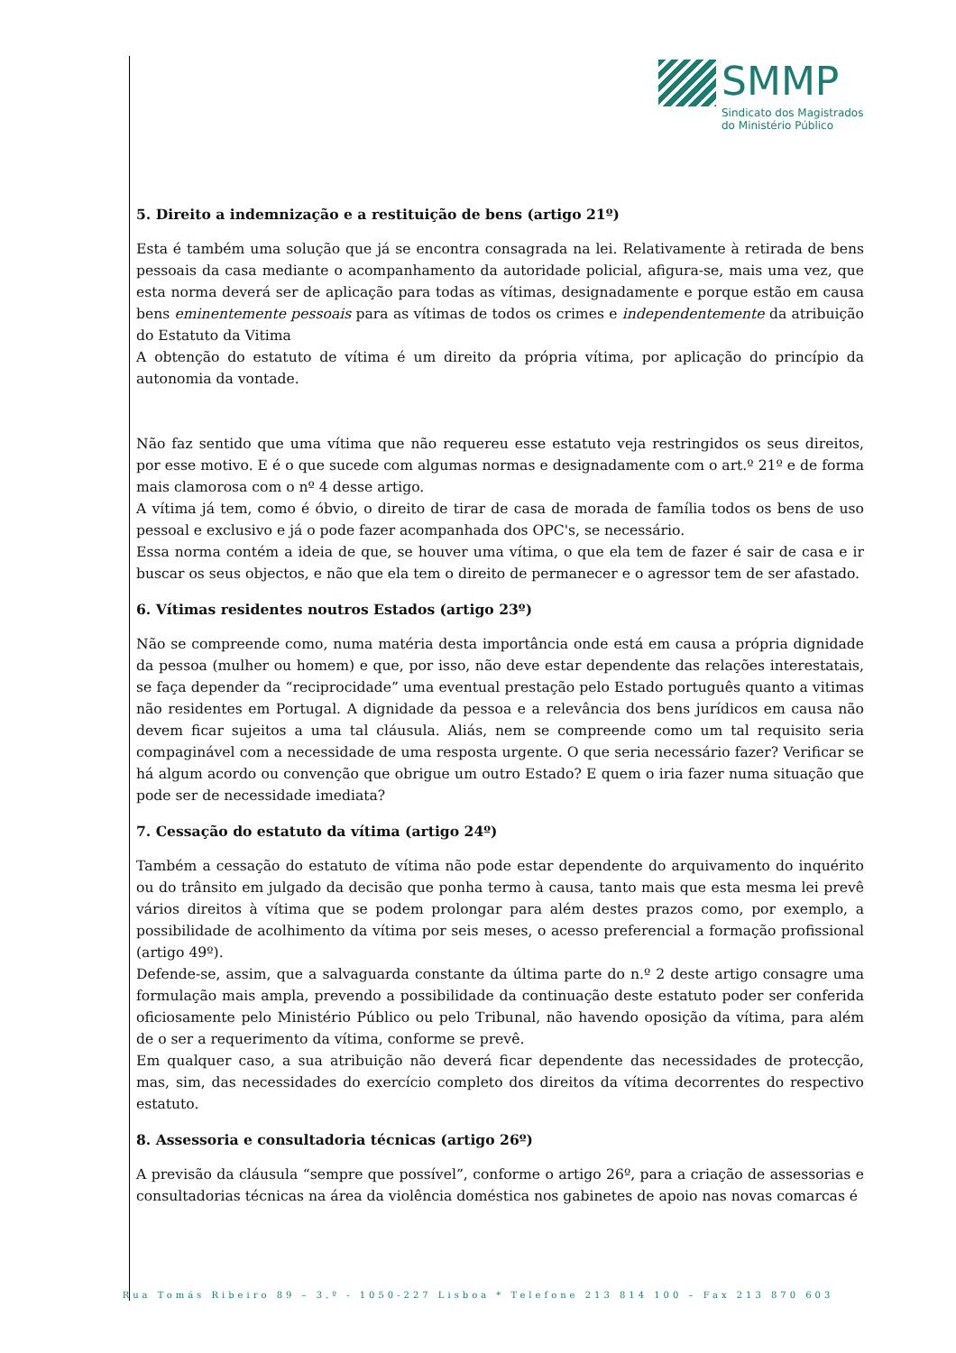SMMP
Sindicato dos Magistrados
do Ministério Público
5. Direito a indemnização e a restituição de bens (artigo 21º)
Esta é também uma solução que já se encontra consagrada na lei. Relativamente à retirada de bens pessoais da casa mediante o acompanhamento da autoridade policial, afigura-se, mais uma vez, que esta norma deverá ser de aplicação para todas as vítimas, designadamente e porque estão em causa bens eminentemente pessoais para as vítimas de todos os crimes e independentemente da atribuição do Estatuto da Vitima
A obtenção do estatuto de vítima é um direito da própria vítima, por aplicação do princípio da autonomia da vontade.
Não faz sentido que uma vítima que não requereu esse estatuto veja restringidos os seus direitos, por esse motivo. E é o que sucede com algumas normas e designadamente com o art.º 21º e de forma mais clamorosa com o nº 4 desse artigo.
A vítima já tem, como é óbvio, o direito de tirar de casa de morada de família todos os bens de uso pessoal e exclusivo e já o pode fazer acompanhada dos OPC's, se necessário.
Essa norma contém a ideia de que, se houver uma vítima, o que ela tem de fazer é sair de casa e ir buscar os seus objectos, e não que ela tem o direito de permanecer e o agressor tem de ser afastado.
6. Vítimas residentes noutros Estados (artigo 23º)
Não se compreende como, numa matéria desta importância onde está em causa a própria dignidade da pessoa (mulher ou homem) e que, por isso, não deve estar dependente das relações interestatais, se faça depender da “reciprocidade” uma eventual prestação pelo Estado português quanto a vitimas não residentes em Portugal. A dignidade da pessoa e a relevância dos bens jurídicos em causa não devem ficar sujeitos a uma tal cláusula. Aliás, nem se compreende como um tal requisito seria compaginável com a necessidade de uma resposta urgente. O que seria necessário fazer? Verificar se há algum acordo ou convenção que obrigue um outro Estado? E quem o iria fazer numa situação que pode ser de necessidade imediata?
7. Cessação do estatuto da vítima (artigo 24º)
Também a cessação do estatuto de vítima não pode estar dependente do arquivamento do inquérito ou do trânsito em julgado da decisão que ponha termo à causa, tanto mais que esta mesma lei prevê vários direitos à vítima que se podem prolongar para além destes prazos como, por exemplo, a possibilidade de acolhimento da vítima por seis meses, o acesso preferencial a formação profissional (artigo 49º).
Defende-se, assim, que a salvaguarda constante da última parte do n.º 2 deste artigo consagre uma formulação mais ampla, prevendo a possibilidade da continuação deste estatuto poder ser conferida oficiosamente pelo Ministério Público ou pelo Tribunal, não havendo oposição da vítima, para além de o ser a requerimento da vítima, conforme se prevê.
Em qualquer caso, a sua atribuição não deverá ficar dependente das necessidades de protecção, mas, sim, das necessidades do exercício completo dos direitos da vítima decorrentes do respectivo estatuto.
8. Assessoria e consultadoria técnicas (artigo 26º)
A previsão da cláusula “sempre que possível”, conforme o artigo 26º, para a criação de assessorias e consultadorias técnicas na área da violência doméstica nos gabinetes de apoio nas novas comarcas é
Rua Tomás Ribeiro 89 – 3.º - 1050-227 Lisboa * Telefone 213 814 100 – Fax 213 870 603